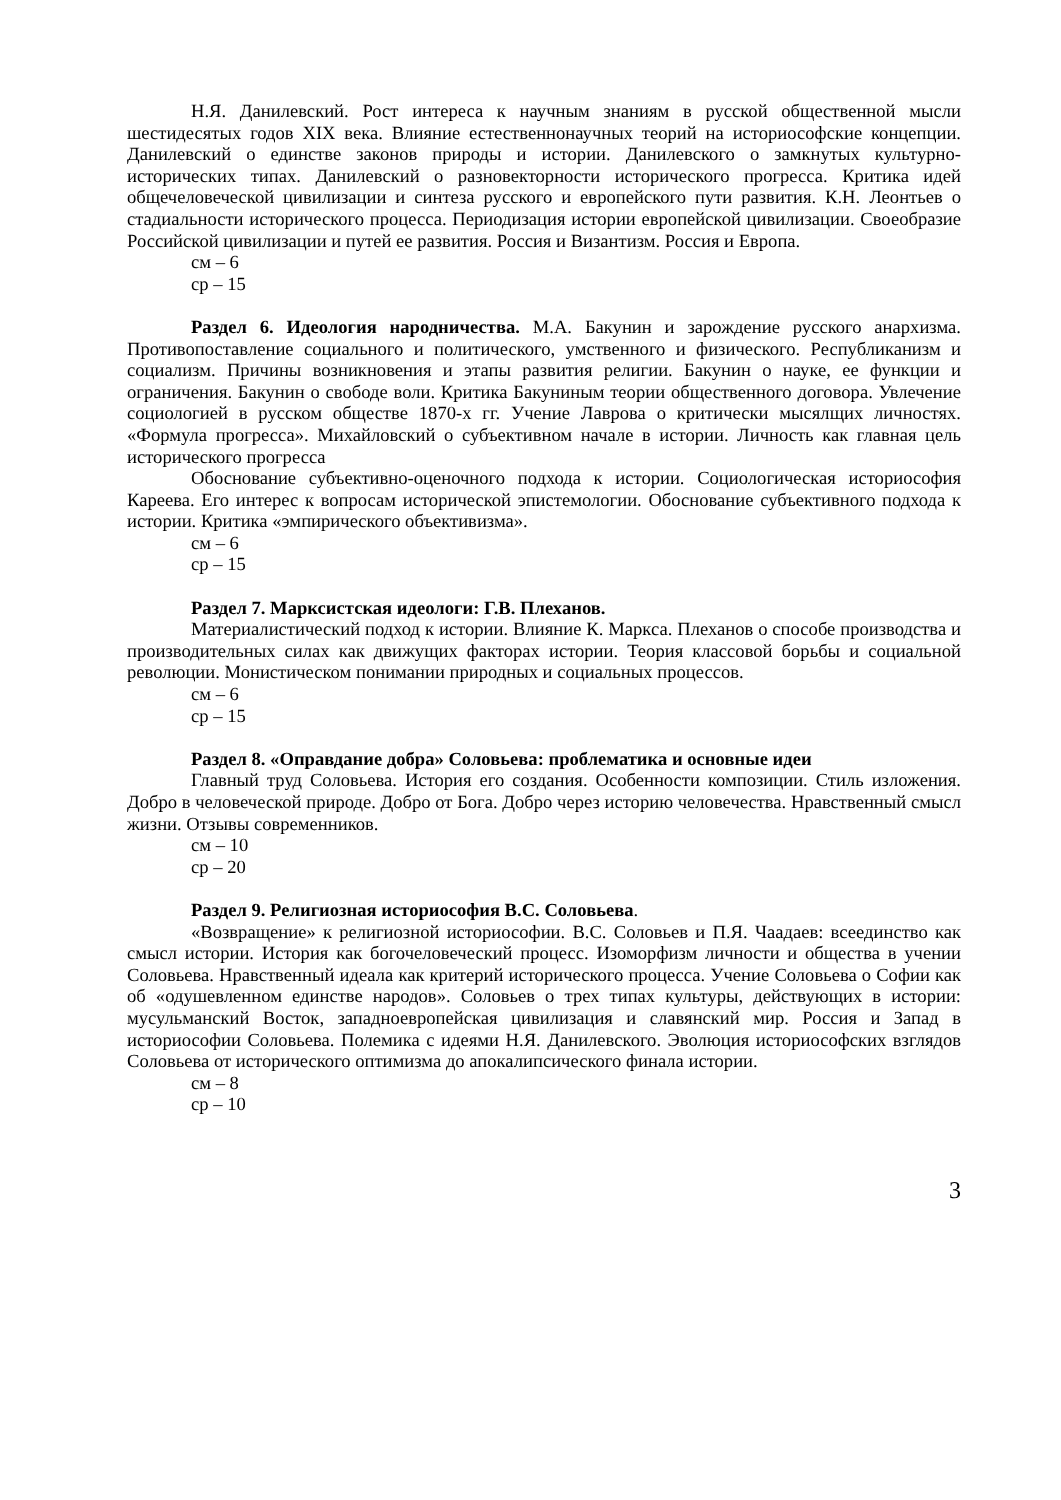Н.Я. Данилевский. Рост интереса к научным знаниям в русской общественной мысли шестидесятых годов XIX века. Влияние естественнонаучных теорий на историософские концепции. Данилевский о единстве законов природы и истории. Данилевского о замкнутых культурно-исторических типах. Данилевский о разновекторности исторического прогресса. Критика идей общечеловеческой цивилизации и синтеза русского и европейского пути развития. К.Н. Леонтьев о стадиальности исторического процесса. Периодизация истории европейской цивилизации. Своеобразие Российской цивилизации и путей ее развития. Россия и Византизм. Россия и Европа.
см – 6
ср – 15
Раздел 6. Идеология народничества. М.А. Бакунин и зарождение русского анархизма. Противопоставление социального и политического, умственного и физического. Республиканизм и социализм. Причины возникновения и этапы развития религии. Бакунин о науке, ее функции и ограничения. Бакунин о свободе воли. Критика Бакуниным теории общественного договора. Увлечение социологией в русском обществе 1870-х гг. Учение Лаврова о критически мысялщих личностях. «Формула прогресса». Михайловский о субъективном начале в истории. Личность как главная цель исторического прогресса
Обоснование субъективно-оценочного подхода к истории. Социологическая историософия Кареева. Его интерес к вопросам исторической эпистемологии. Обоснование субъективного подхода к истории. Критика «эмпирического объективизма».
см – 6
ср – 15
Раздел 7. Марксистская идеологи: Г.В. Плеханов.
Материалистический подход к истории. Влияние К. Маркса. Плеханов о способе производства и производительных силах как движущих факторах истории. Теория классовой борьбы и социальной революции. Монистическом понимании природных и социальных процессов.
см – 6
ср – 15
Раздел 8. «Оправдание добра» Соловьева: проблематика и основные идеи
Главный труд Соловьева. История его создания. Особенности композиции. Стиль изложения. Добро в человеческой природе. Добро от Бога. Добро через историю человечества. Нравственный смысл жизни. Отзывы современников.
см – 10
ср – 20
Раздел 9. Религиозная историософия В.С. Соловьева.
«Возвращение» к религиозной историософии. В.С. Соловьев и П.Я. Чаадаев: всеединство как смысл истории. История как богочеловеческий процесс. Изоморфизм личности и общества в учении Соловьева. Нравственный идеала как критерий исторического процесса. Учение Соловьева о Софии как об «одушевленном единстве народов». Соловьев о трех типах культуры, действующих в истории: мусульманский Восток, западноевропейская цивилизация и славянский мир. Россия и Запад в историософии Соловьева. Полемика с идеями Н.Я. Данилевского. Эволюция историософских взглядов Соловьева от исторического оптимизма до апокалипсического финала истории.
см – 8
ср – 10
3